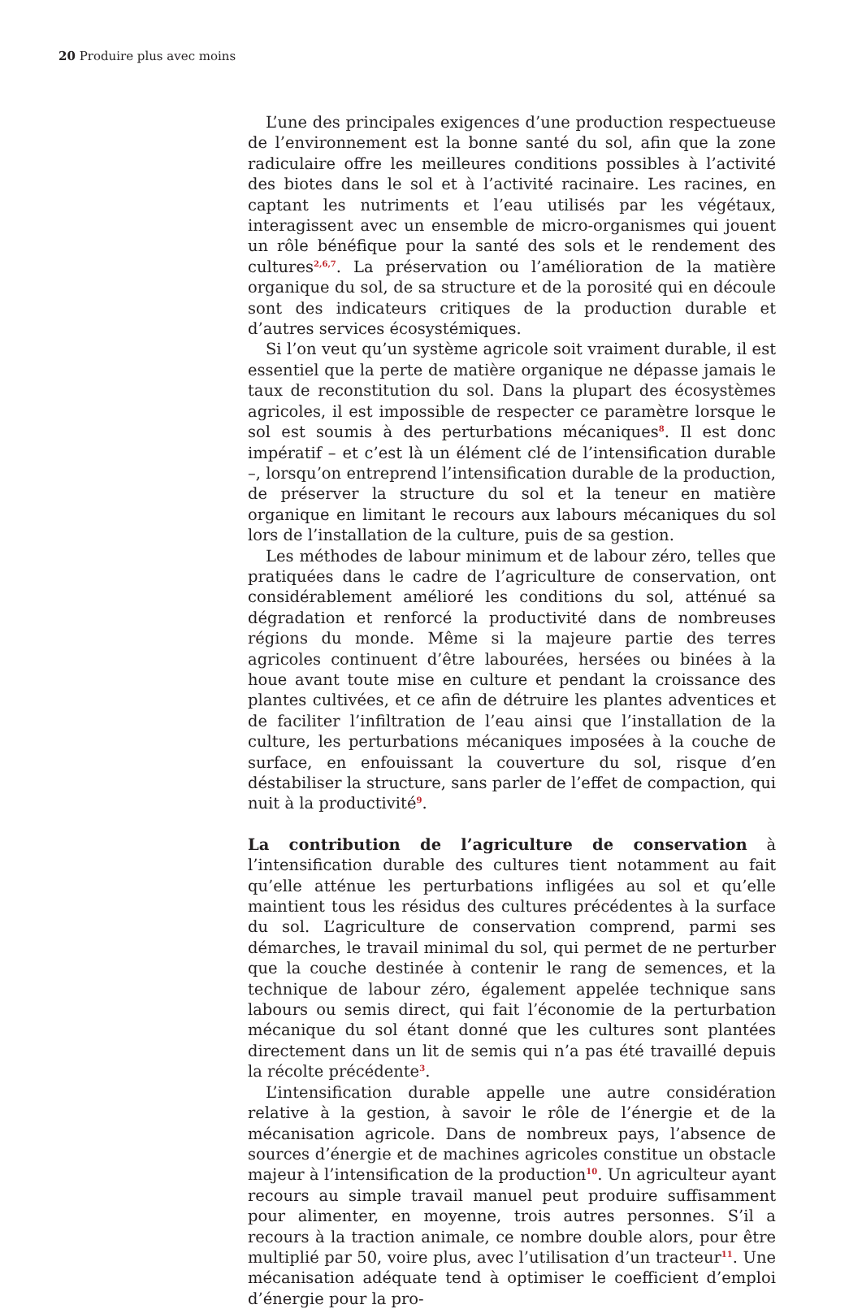20 Produire plus avec moins
L’une des principales exigences d’une production respectueuse de l’environnement est la bonne santé du sol, afin que la zone radiculaire offre les meilleures conditions possibles à l’activité des biotes dans le sol et à l’activité racinaire. Les racines, en captant les nutriments et l’eau utilisés par les végétaux, interagissent avec un ensemble de micro-organismes qui jouent un rôle bénéfique pour la santé des sols et le rendement des cultures<sup>2,6,7</sup>. La préservation ou l’amélioration de la matière organique du sol, de sa structure et de la porosité qui en découle sont des indicateurs critiques de la production durable et d’autres services écosystémiques.
Si l’on veut qu’un système agricole soit vraiment durable, il est essentiel que la perte de matière organique ne dépasse jamais le taux de reconstitution du sol. Dans la plupart des écosystèmes agricoles, il est impossible de respecter ce paramètre lorsque le sol est soumis à des perturbations mécaniques<sup>8</sup>. Il est donc impératif – et c’est là un élément clé de l’intensification durable –, lorsqu’on entreprend l’intensification durable de la production, de préserver la structure du sol et la teneur en matière organique en limitant le recours aux labours mécaniques du sol lors de l’installation de la culture, puis de sa gestion.
Les méthodes de labour minimum et de labour zéro, telles que pratiquées dans le cadre de l’agriculture de conservation, ont considérablement amélioré les conditions du sol, atténué sa dégradation et renforcé la productivité dans de nombreuses régions du monde. Même si la majeure partie des terres agricoles continuent d’être labourées, hersées ou binées à la houe avant toute mise en culture et pendant la croissance des plantes cultivées, et ce afin de détruire les plantes adventices et de faciliter l’infiltration de l’eau ainsi que l’installation de la culture, les perturbations mécaniques imposées à la couche de surface, en enfouissant la couverture du sol, risque d’en déstabiliser la structure, sans parler de l’effet de compaction, qui nuit à la productivité<sup>9</sup>.
La contribution de l’agriculture de conservation à l’intensification durable des cultures tient notamment au fait qu’elle atténue les perturbations infligées au sol et qu’elle maintient tous les résidus des cultures précédentes à la surface du sol. L’agriculture de conservation comprend, parmi ses démarches, le travail minimal du sol, qui permet de ne perturber que la couche destinée à contenir le rang de semences, et la technique de labour zéro, également appelée technique sans labours ou semis direct, qui fait l’économie de la perturbation mécanique du sol étant donné que les cultures sont plantées directement dans un lit de semis qui n’a pas été travaillé depuis la récolte précédente<sup>3</sup>.
L’intensification durable appelle une autre considération relative à la gestion, à savoir le rôle de l’énergie et de la mécanisation agricole. Dans de nombreux pays, l’absence de sources d’énergie et de machines agricoles constitue un obstacle majeur à l’intensification de la production<sup>10</sup>. Un agriculteur ayant recours au simple travail manuel peut produire suffisamment pour alimenter, en moyenne, trois autres personnes. S’il a recours à la traction animale, ce nombre double alors, pour être multiplié par 50, voire plus, avec l’utilisation d’un tracteur<sup>11</sup>. Une mécanisation adéquate tend à optimiser le coefficient d’emploi d’énergie pour la pro-